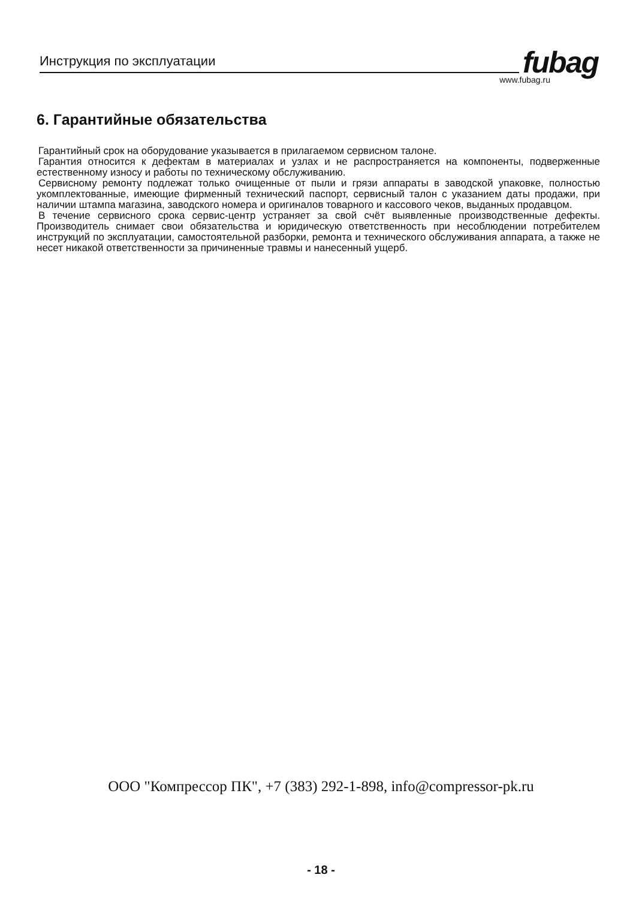Инструкция по эксплуатации fubag www.fubag.ru
6. Гарантийные обязательства
Гарантийный срок на оборудование указывается в прилагаемом сервисном талоне.
Гарантия относится к дефектам в материалах и узлах и не распространяется на компоненты, подверженные естественному износу и работы по техническому обслуживанию.
Сервисному ремонту подлежат только очищенные от пыли и грязи аппараты в заводской упаковке, полностью укомплектованные, имеющие фирменный технический паспорт, сервисный талон с указанием даты продажи, при наличии штампа магазина, заводского номера и оригиналов товарного и кассового чеков, выданных продавцом.
В течение сервисного срока сервис-центр устраняет за свой счёт выявленные производственные дефекты. Производитель снимает свои обязательства и юридическую ответственность при несоблюдении потребителем инструкций по эксплуатации, самостоятельной разборки, ремонта и технического обслуживания аппарата, а также не несет никакой ответственности за причиненные травмы и нанесенный ущерб.
ООО "Компрессор ПК", +7 (383) 292-1-898, info@compressor-pk.ru
- 18 -